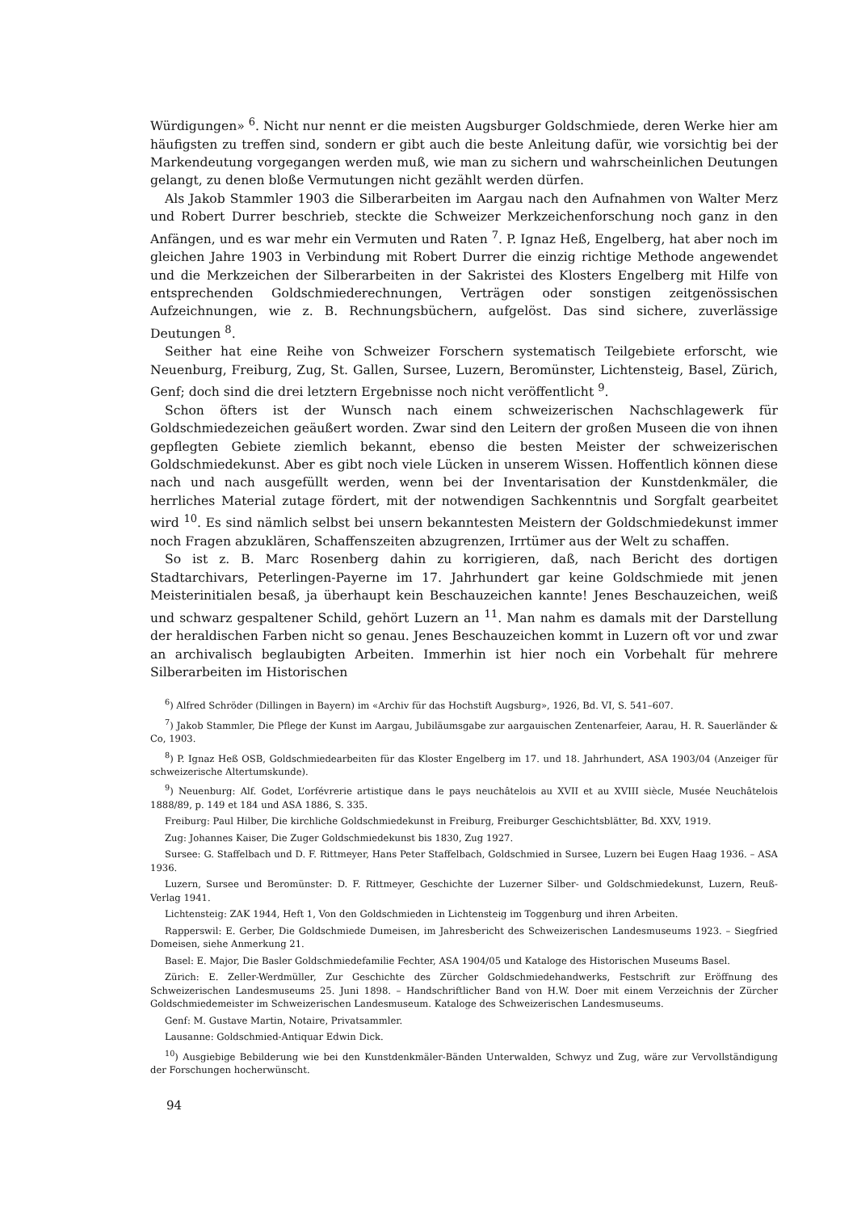Würdigungen» <sup>6</sup>. Nicht nur nennt er die meisten Augsburger Goldschmiede, deren Werke hier am häufigsten zu treffen sind, sondern er gibt auch die beste Anleitung dafür, wie vorsichtig bei der Markendeutung vorgegangen werden muß, wie man zu sichern und wahrscheinlichen Deutungen gelangt, zu denen bloße Vermutungen nicht gezählt werden dürfen.
Als Jakob Stammler 1903 die Silberarbeiten im Aargau nach den Aufnahmen von Walter Merz und Robert Durrer beschrieb, steckte die Schweizer Merkzeichenforschung noch ganz in den Anfängen, und es war mehr ein Vermuten und Raten <sup>7</sup>. P. Ignaz Heß, Engelberg, hat aber noch im gleichen Jahre 1903 in Verbindung mit Robert Durrer die einzig richtige Methode angewendet und die Merkzeichen der Silberarbeiten in der Sakristei des Klosters Engelberg mit Hilfe von entsprechenden Goldschmiederechnungen, Verträgen oder sonstigen zeitgenössischen Aufzeichnungen, wie z. B. Rechnungsbüchern, aufgelöst. Das sind sichere, zuverlässige Deutungen <sup>8</sup>.
Seither hat eine Reihe von Schweizer Forschern systematisch Teilgebiete erforscht, wie Neuenburg, Freiburg, Zug, St. Gallen, Sursee, Luzern, Beromünster, Lichtensteig, Basel, Zürich, Genf; doch sind die drei letztern Ergebnisse noch nicht veröffentlicht <sup>9</sup>.
Schon öfters ist der Wunsch nach einem schweizerischen Nachschlagewerk für Goldschmiedezeichen geäußert worden. Zwar sind den Leitern der großen Museen die von ihnen gepflegten Gebiete ziemlich bekannt, ebenso die besten Meister der schweizerischen Goldschmiedekunst. Aber es gibt noch viele Lücken in unserem Wissen. Hoffentlich können diese nach und nach ausgefüllt werden, wenn bei der Inventarisation der Kunstdenkmäler, die herrliches Material zutage fördert, mit der notwendigen Sachkenntnis und Sorgfalt gearbeitet wird <sup>10</sup>. Es sind nämlich selbst bei unsern bekanntesten Meistern der Goldschmiedekunst immer noch Fragen abzuklären, Schaffenszeiten abzugrenzen, Irrtümer aus der Welt zu schaffen.
So ist z. B. Marc Rosenberg dahin zu korrigieren, daß, nach Bericht des dortigen Stadtarchivars, Peterlingen-Payerne im 17. Jahrhundert gar keine Goldschmiede mit jenen Meisterinitialen besaß, ja überhaupt kein Beschauzeichen kannte! Jenes Beschauzeichen, weiß und schwarz gespaltener Schild, gehört Luzern an <sup>11</sup>. Man nahm es damals mit der Darstellung der heraldischen Farben nicht so genau. Jenes Beschauzeichen kommt in Luzern oft vor und zwar an archivalisch beglaubigten Arbeiten. Immerhin ist hier noch ein Vorbehalt für mehrere Silberarbeiten im Historischen
<sup>6</sup>) Alfred Schröder (Dillingen in Bayern) im «Archiv für das Hochstift Augsburg», 1926, Bd. VI, S. 541–607.
<sup>7</sup>) Jakob Stammler, Die Pflege der Kunst im Aargau, Jubiläumsgabe zur aargauischen Zentenarfeier, Aarau, H. R. Sauerländer & Co, 1903.
<sup>8</sup>) P. Ignaz Heß OSB, Goldschmiedearbeiten für das Kloster Engelberg im 17. und 18. Jahrhundert, ASA 1903/04 (Anzeiger für schweizerische Altertumskunde).
<sup>9</sup>) Neuenburg: Alf. Godet, L’orfévrerie artistique dans le pays neuchâtelois au XVII et au XVIII siècle, Musée Neuchâtelois 1888/89, p. 149 et 184 und ASA 1886, S. 335.
Freiburg: Paul Hilber, Die kirchliche Goldschmiedekunst in Freiburg, Freiburger Geschichtsblätter, Bd. XXV, 1919.
Zug: Johannes Kaiser, Die Zuger Goldschmiedekunst bis 1830, Zug 1927.
Sursee: G. Staffelbach und D. F. Rittmeyer, Hans Peter Staffelbach, Goldschmied in Sursee, Luzern bei Eugen Haag 1936. – ASA 1936.
Luzern, Sursee und Beromünster: D. F. Rittmeyer, Geschichte der Luzerner Silber- und Goldschmiedekunst, Luzern, Reuß-Verlag 1941.
Lichtensteig: ZAK 1944, Heft 1, Von den Goldschmieden in Lichtensteig im Toggenburg und ihren Arbeiten.
Rapperswil: E. Gerber, Die Goldschmiede Dumeisen, im Jahresbericht des Schweizerischen Landesmuseums 1923. – Siegfried Domeisen, siehe Anmerkung 21.
Basel: E. Major, Die Basler Goldschmiedefamilie Fechter, ASA 1904/05 und Kataloge des Historischen Museums Basel.
Zürich: E. Zeller-Werdmüller, Zur Geschichte des Zürcher Goldschmiedehandwerks, Festschrift zur Eröffnung des Schweizerischen Landesmuseums 25. Juni 1898. – Handschriftlicher Band von H.W. Doer mit einem Verzeichnis der Zürcher Goldschmiedemeister im Schweizerischen Landesmuseum. Kataloge des Schweizerischen Landesmuseums.
Genf: M. Gustave Martin, Notaire, Privatsammler.
Lausanne: Goldschmied-Antiquar Edwin Dick.
<sup>10</sup>) Ausgiebige Bebilderung wie bei den Kunstdenkmäler-Bänden Unterwalden, Schwyz und Zug, wäre zur Vervollständigung der Forschungen hocherwünscht.
94